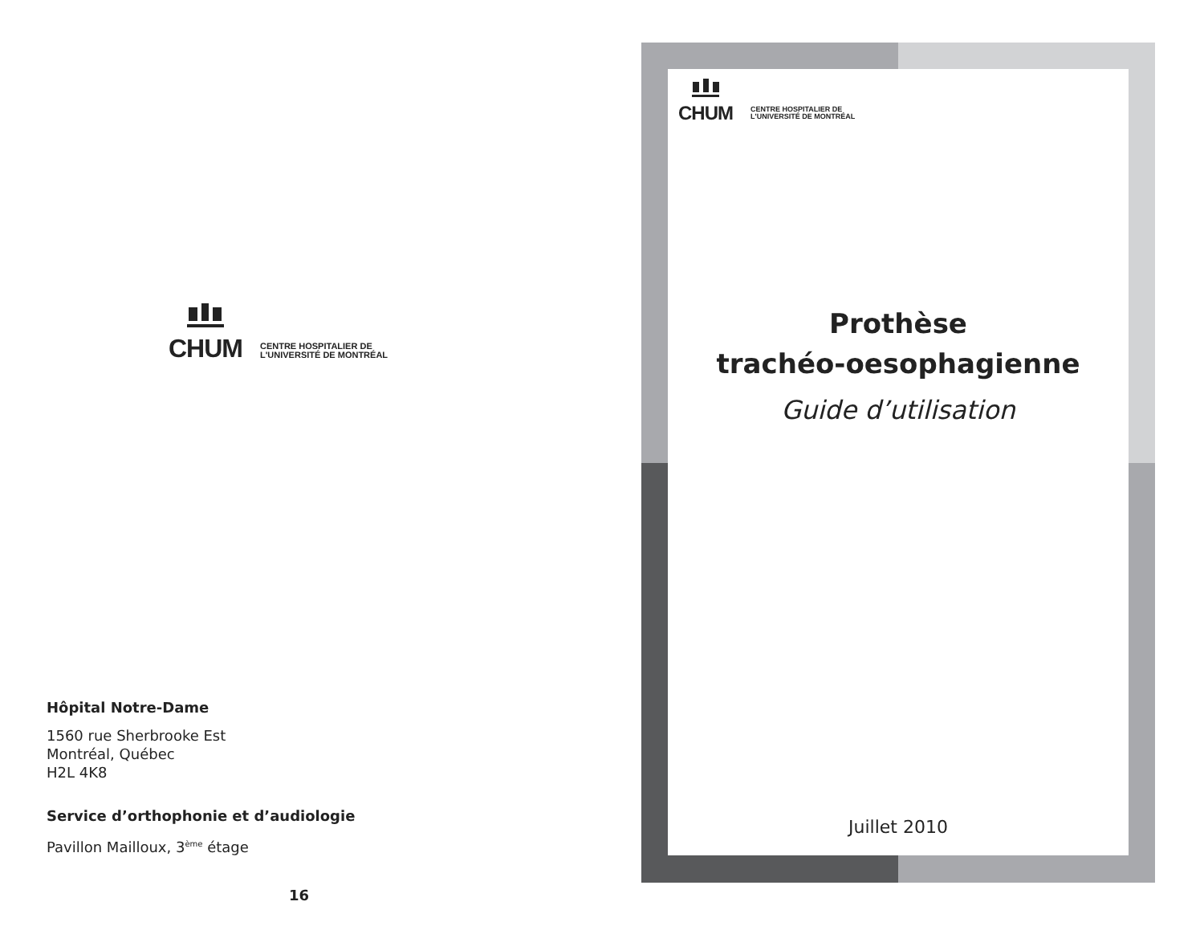CHUM
CENTRE HOSPITALIER DE
L'UNIVERSITÉ DE MONTRÉAL
Hôpital Notre-Dame
1560 rue Sherbrooke Est
Montréal, Québec
H2L 4K8
Service d’orthophonie et d’audiologie
Pavillon Mailloux, 3<sup>ème</sup> étage
16
CHUM
CENTRE HOSPITALIER DE
L'UNIVERSITÉ DE MONTRÉAL
Prothèse
trachéo-oesophagienne
Guide d’utilisation
Juillet 2010